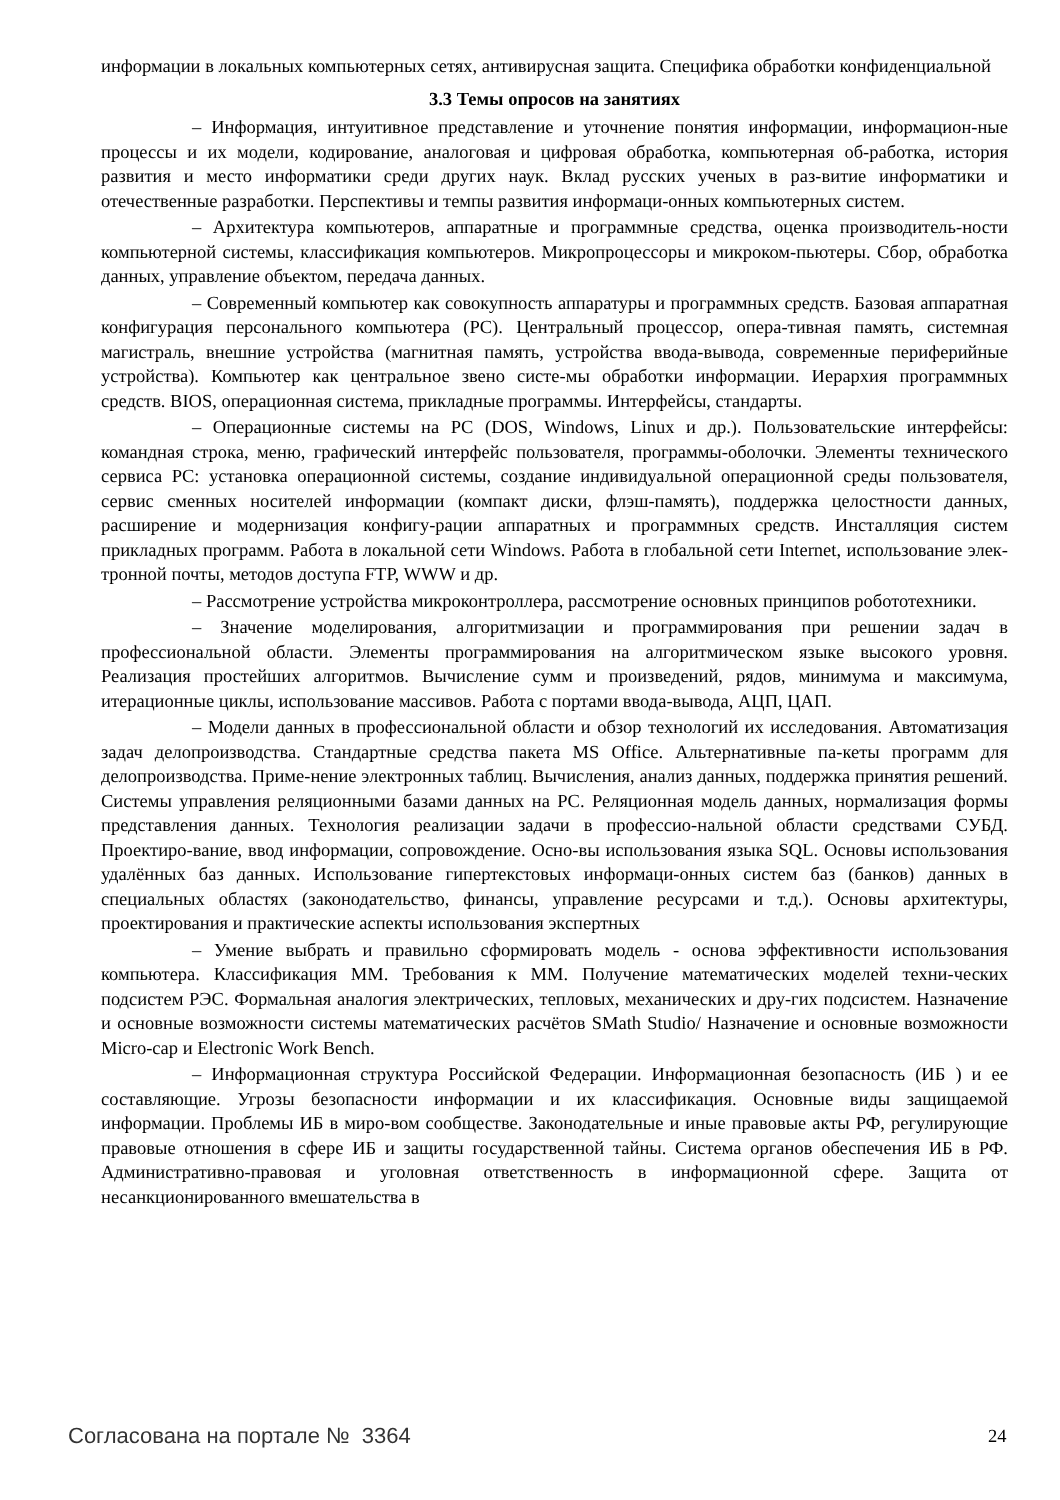информации в локальных компьютерных сетях, антивирусная защита. Специфика обработки конфиденциальной
3.3 Темы опросов на занятиях
– Информация, интуитивное представление и уточнение понятия информации, информацион-ные процессы и их модели, кодирование, аналоговая и цифровая обработка, компьютерная об-работка, история развития и место информатики среди других наук. Вклад русских ученых в раз-витие информатики и отечественные разработки. Перспективы и темпы развития информаци-онных компьютерных систем.
– Архитектура компьютеров, аппаратные и программные средства, оценка производитель-ности компьютерной системы, классификация компьютеров. Микропроцессоры и микроком-пьютеры. Сбор, обработка данных, управление объектом, передача данных.
– Современный компьютер как совокупность аппаратуры и программных средств. Базовая аппаратная конфигурация персонального компьютера (PC). Центральный процессор, опера-тивная память, системная магистраль, внешние устройства (магнитная память, устройства ввода-вывода, современные периферийные устройства). Компьютер как центральное звено систе-мы обработки информации. Иерархия программных средств. BIOS, операционная система, прикладные программы. Интерфейсы, стандарты.
– Операционные системы на PC (DOS, Windows, Linux и др.). Пользовательские интерфейсы: командная строка, меню, графический интерфейс пользователя, программы-оболочки. Элементы технического сервиса PC: установка операционной системы, создание индивидуальной операционной среды пользователя, сервис сменных носителей информации (компакт диски, флэш-память), поддержка целостности данных, расширение и модернизация конфигу-рации аппаратных и программных средств. Инсталляция систем прикладных программ. Работа в локальной сети Windows. Работа в глобальной сети Internet, использование элек-тронной почты, методов доступа FTP, WWW и др.
– Рассмотрение устройства микроконтроллера, рассмотрение основных принципов робототехники.
– Значение моделирования, алгоритмизации и программирования при решении задач в профессиональной области. Элементы программирования на алгоритмическом языке высокого уровня. Реализация простейших алгоритмов. Вычисление сумм и произведений, рядов, минимума и максимума, итерационные циклы, использование массивов. Работа с портами ввода-вывода, АЦП, ЦАП.
– Модели данных в профессиональной области и обзор технологий их исследования. Автоматизация задач делопроизводства. Стандартные средства пакета MS Office. Альтернативные па-кеты программ для делопроизводства. Приме-нение электронных таблиц. Вычисления, анализ данных, поддержка принятия решений. Системы управления реляционными базами данных на PC. Реляционная модель данных, нормализация формы представления данных. Технология реализации задачи в профессио-нальной области средствами СУБД. Проектиро-вание, ввод информации, сопровождение. Осно-вы использования языка SQL. Основы использования удалённых баз данных. Использование гипертекстовых информаци-онных систем баз (банков) данных в специальных областях (законодательство, финансы, управление ресурсами и т.д.). Основы архитектуры, проектирования и практические аспекты использования экспертных
– Умение выбрать и правильно сформировать модель - основа эффективности использования компьютера. Классификация ММ. Требования к ММ. Получение математических моделей техни-ческих подсистем РЭС. Формальная аналогия электрических, тепловых, механических и дру-гих подсистем. Назначение и основные возможности системы математических расчётов SMath Studio/ Назначение и основные возможности Micro-cap и Electronic Work Bench.
– Информационная структура Российской Федерации. Информационная безопасность (ИБ ) и ее составляющие. Угрозы безопасности информации и их классификация. Основные виды защищаемой информации. Проблемы ИБ в миро-вом сообществе. Законодательные и иные правовые акты РФ, регулирующие правовые отношения в сфере ИБ и защиты государственной тайны. Система органов обеспечения ИБ в РФ. Административно-правовая и уголовная ответственность в информационной сфере. Защита от несанкционированного вмешательства в
Согласована на портале № 3364 24